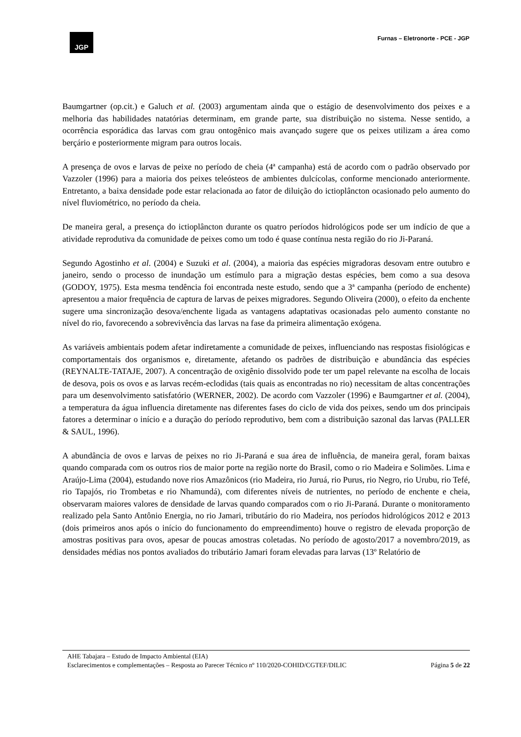JGP
Furnas – Eletronorte - PCE - JGP
Baumgartner (op.cit.) e Galuch et al. (2003) argumentam ainda que o estágio de desenvolvimento dos peixes e a melhoria das habilidades natatórias determinam, em grande parte, sua distribuição no sistema. Nesse sentido, a ocorrência esporádica das larvas com grau ontogênico mais avançado sugere que os peixes utilizam a área como berçário e posteriormente migram para outros locais.
A presença de ovos e larvas de peixe no período de cheia (4ª campanha) está de acordo com o padrão observado por Vazzoler (1996) para a maioria dos peixes teleósteos de ambientes dulcícolas, conforme mencionado anteriormente. Entretanto, a baixa densidade pode estar relacionada ao fator de diluição do ictioplâncton ocasionado pelo aumento do nível fluviométrico, no período da cheia.
De maneira geral, a presença do ictioplâncton durante os quatro períodos hidrológicos pode ser um indício de que a atividade reprodutiva da comunidade de peixes como um todo é quase contínua nesta região do rio Ji-Paraná.
Segundo Agostinho et al. (2004) e Suzuki et al. (2004), a maioria das espécies migradoras desovam entre outubro e janeiro, sendo o processo de inundação um estímulo para a migração destas espécies, bem como a sua desova (GODOY, 1975). Esta mesma tendência foi encontrada neste estudo, sendo que a 3ª campanha (período de enchente) apresentou a maior frequência de captura de larvas de peixes migradores. Segundo Oliveira (2000), o efeito da enchente sugere uma sincronização desova/enchente ligada as vantagens adaptativas ocasionadas pelo aumento constante no nível do rio, favorecendo a sobrevivência das larvas na fase da primeira alimentação exógena.
As variáveis ambientais podem afetar indiretamente a comunidade de peixes, influenciando nas respostas fisiológicas e comportamentais dos organismos e, diretamente, afetando os padrões de distribuição e abundância das espécies (REYNALTE-TATAJE, 2007). A concentração de oxigênio dissolvido pode ter um papel relevante na escolha de locais de desova, pois os ovos e as larvas recém-eclodidas (tais quais as encontradas no rio) necessitam de altas concentrações para um desenvolvimento satisfatório (WERNER, 2002). De acordo com Vazzoler (1996) e Baumgartner et al. (2004), a temperatura da água influencia diretamente nas diferentes fases do ciclo de vida dos peixes, sendo um dos principais fatores a determinar o início e a duração do período reprodutivo, bem com a distribuição sazonal das larvas (PALLER & SAUL, 1996).
A abundância de ovos e larvas de peixes no rio Ji-Paraná e sua área de influência, de maneira geral, foram baixas quando comparada com os outros rios de maior porte na região norte do Brasil, como o rio Madeira e Solimões. Lima e Araújo-Lima (2004), estudando nove rios Amazônicos (rio Madeira, rio Juruá, rio Purus, rio Negro, rio Urubu, rio Tefé, rio Tapajós, rio Trombetas e rio Nhamundá), com diferentes níveis de nutrientes, no período de enchente e cheia, observaram maiores valores de densidade de larvas quando comparados com o rio Ji-Paraná. Durante o monitoramento realizado pela Santo Antônio Energia, no rio Jamari, tributário do rio Madeira, nos períodos hidrológicos 2012 e 2013 (dois primeiros anos após o início do funcionamento do empreendimento) houve o registro de elevada proporção de amostras positivas para ovos, apesar de poucas amostras coletadas. No período de agosto/2017 a novembro/2019, as densidades médias nos pontos avaliados do tributário Jamari foram elevadas para larvas (13º Relatório de
AHE Tabajara – Estudo de Impacto Ambiental (EIA)
Esclarecimentos e complementações – Resposta ao Parecer Técnico nº 110/2020-COHID/CGTEF/DILIC
Página 5 de 22